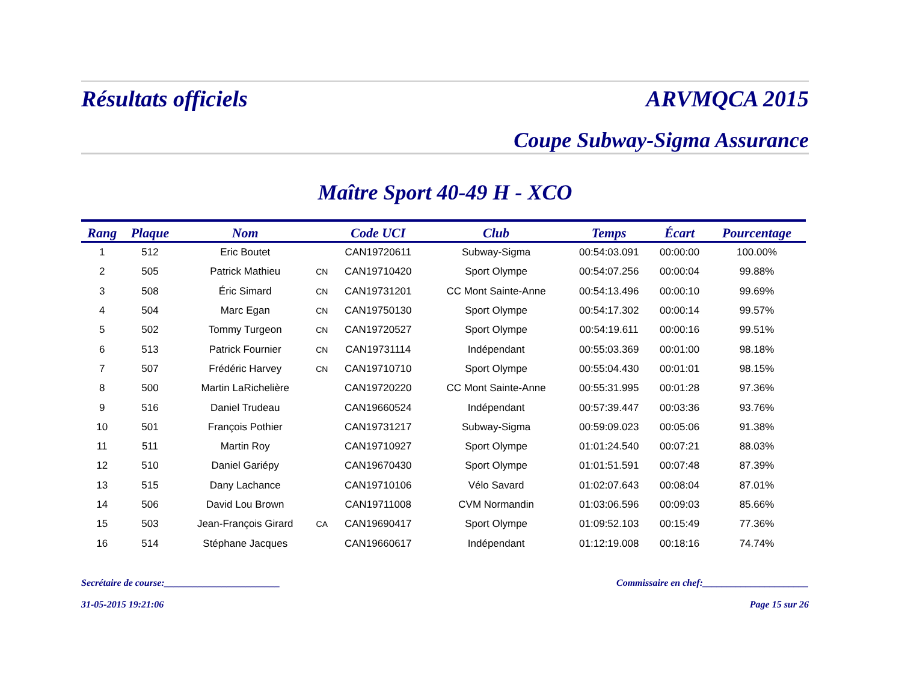Résultats officiels ARVMQCA 2015
Coupe Subway-Sigma Assurance
Maître Sport 40-49 H - XCO
| Rang | Plaque | Nom | | Code UCI | Club | Temps | Écart | Pourcentage |
| --- | --- | --- | --- | --- | --- | --- | --- | --- |
| 1 | 512 | Eric Boutet | | CAN19720611 | Subway-Sigma | 00:54:03.091 | 00:00:00 | 100.00% |
| 2 | 505 | Patrick Mathieu | CN | CAN19710420 | Sport Olympe | 00:54:07.256 | 00:00:04 | 99.88% |
| 3 | 508 | Éric Simard | CN | CAN19731201 | CC Mont Sainte-Anne | 00:54:13.496 | 00:00:10 | 99.69% |
| 4 | 504 | Marc Egan | CN | CAN19750130 | Sport Olympe | 00:54:17.302 | 00:00:14 | 99.57% |
| 5 | 502 | Tommy Turgeon | CN | CAN19720527 | Sport Olympe | 00:54:19.611 | 00:00:16 | 99.51% |
| 6 | 513 | Patrick Fournier | CN | CAN19731114 | Indépendant | 00:55:03.369 | 00:01:00 | 98.18% |
| 7 | 507 | Frédéric Harvey | CN | CAN19710710 | Sport Olympe | 00:55:04.430 | 00:01:01 | 98.15% |
| 8 | 500 | Martin LaRichelière | | CAN19720220 | CC Mont Sainte-Anne | 00:55:31.995 | 00:01:28 | 97.36% |
| 9 | 516 | Daniel Trudeau | | CAN19660524 | Indépendant | 00:57:39.447 | 00:03:36 | 93.76% |
| 10 | 501 | François Pothier | | CAN19731217 | Subway-Sigma | 00:59:09.023 | 00:05:06 | 91.38% |
| 11 | 511 | Martin Roy | | CAN19710927 | Sport Olympe | 01:01:24.540 | 00:07:21 | 88.03% |
| 12 | 510 | Daniel Gariépy | | CAN19670430 | Sport Olympe | 01:01:51.591 | 00:07:48 | 87.39% |
| 13 | 515 | Dany Lachance | | CAN19710106 | Vélo Savard | 01:02:07.643 | 00:08:04 | 87.01% |
| 14 | 506 | David Lou Brown | | CAN19711008 | CVM Normandin | 01:03:06.596 | 00:09:03 | 85.66% |
| 15 | 503 | Jean-François Girard | CA | CAN19690417 | Sport Olympe | 01:09:52.103 | 00:15:49 | 77.36% |
| 16 | 514 | Stéphane Jacques | | CAN19660617 | Indépendant | 01:12:19.008 | 00:18:16 | 74.74% |
Secrétaire de course:________________________ Commissaire en chef:______________________
31-05-2015 19:21:06 Page 15 sur 26